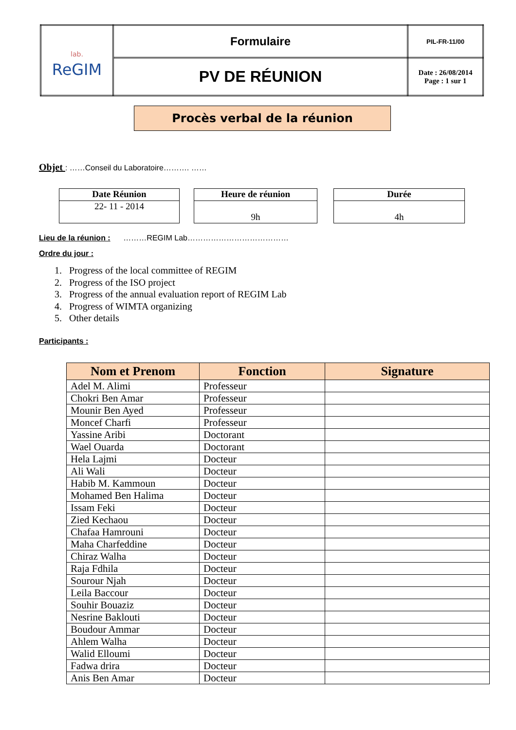| lab. ReGIM | Formulaire | PIL-FR-11/00 |
| | PV DE RÉUNION | Date : 26/08/2014 Page : 1 sur 1 |
Procès verbal de la réunion
Objet : ……Conseil du Laboratoire………. ……
Date Réunion
22- 11 - 2014
Heure de réunion
9h
Durée
4h
Lieu de la réunion : ………REGIM Lab…………………………………
Ordre du jour :
1. Progress of the local committee of REGIM
2. Progress of the ISO project
3. Progress of the annual evaluation report of REGIM Lab
4. Progress of WIMTA organizing
5. Other details
Participants :
| Nom et Prenom | Fonction | Signature |
| --- | --- | --- |
| Adel M. Alimi | Professeur | |
| Chokri Ben Amar | Professeur | |
| Mounir Ben Ayed | Professeur | |
| Moncef Charfi | Professeur | |
| Yassine Aribi | Doctorant | |
| Wael Ouarda | Doctorant | |
| Hela Lajmi | Docteur | |
| Ali Wali | Docteur | |
| Habib M. Kammoun | Docteur | |
| Mohamed Ben Halima | Docteur | |
| Issam Feki | Docteur | |
| Zied Kechaou | Docteur | |
| Chafaa Hamrouni | Docteur | |
| Maha Charfeddine | Docteur | |
| Chiraz Walha | Docteur | |
| Raja Fdhila | Docteur | |
| Sourour Njah | Docteur | |
| Leila Baccour | Docteur | |
| Souhir Bouaziz | Docteur | |
| Nesrine Baklouti | Docteur | |
| Boudour Ammar | Docteur | |
| Ahlem Walha | Docteur | |
| Walid Elloumi | Docteur | |
| Fadwa drira | Docteur | |
| Anis Ben Amar | Docteur | |